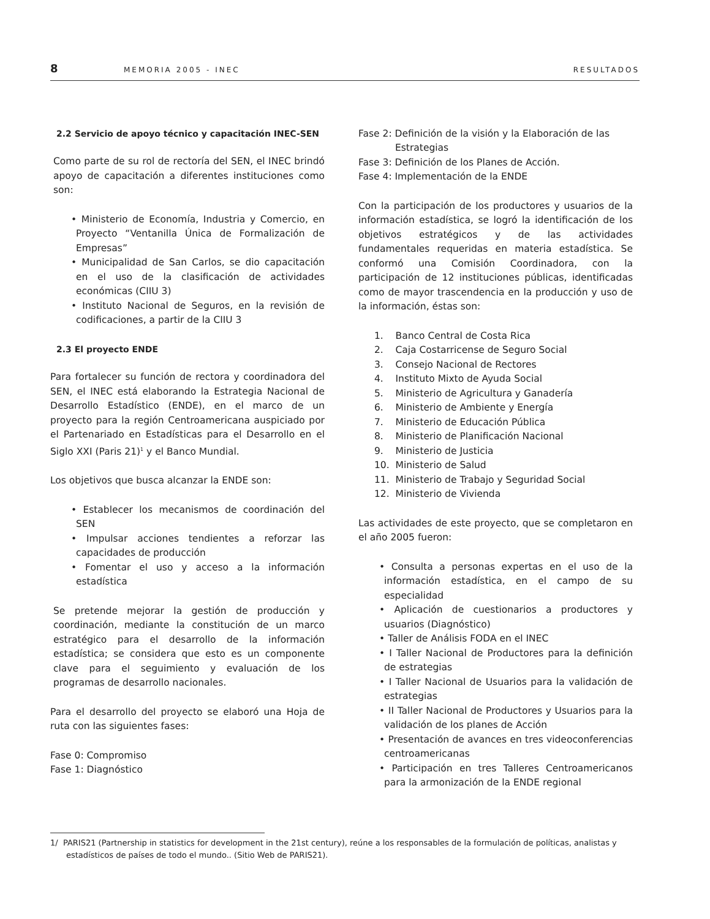8 MEMORIA 2005 - INEC RESULTADOS
2.2 Servicio de apoyo técnico y capacitación INEC-SEN
Como parte de su rol de rectoría del SEN, el INEC brindó apoyo de capacitación a diferentes instituciones como son:
• Ministerio de Economía, Industria y Comercio, en Proyecto “Ventanilla Única de Formalización de Empresas”
• Municipalidad de San Carlos, se dio capacitación en el uso de la clasificación de actividades económicas (CIIU 3)
• Instituto Nacional de Seguros, en la revisión de codificaciones, a partir de la CIIU 3
2.3 El proyecto ENDE
Para fortalecer su función de rectora y coordinadora del SEN, el INEC está elaborando la Estrategia Nacional de Desarrollo Estadístico (ENDE), en el marco de un proyecto para la región Centroamericana auspiciado por el Partenariado en Estadísticas para el Desarrollo en el Siglo XXI (Paris 21)<sup>1</sup> y el Banco Mundial.
Los objetivos que busca alcanzar la ENDE son:
• Establecer los mecanismos de coordinación del SEN
• Impulsar acciones tendientes a reforzar las capacidades de producción
• Fomentar el uso y acceso a la información estadística
Se pretende mejorar la gestión de producción y coordinación, mediante la constitución de un marco estratégico para el desarrollo de la información estadística; se considera que esto es un componente clave para el seguimiento y evaluación de los programas de desarrollo nacionales.
Para el desarrollo del proyecto se elaboró una Hoja de ruta con las siguientes fases:
Fase 0: Compromiso
Fase 1: Diagnóstico
Fase 2: Definición de la visión y la Elaboración de las
Estrategias
Fase 3: Definición de los Planes de Acción.
Fase 4: Implementación de la ENDE
Con la participación de los productores y usuarios de la información estadística, se logró la identificación de los objetivos estratégicos y de las actividades fundamentales requeridas en materia estadística. Se conformó una Comisión Coordinadora, con la participación de 12 instituciones públicas, identificadas como de mayor trascendencia en la producción y uso de la información, éstas son:
1. Banco Central de Costa Rica
2. Caja Costarricense de Seguro Social
3. Consejo Nacional de Rectores
4. Instituto Mixto de Ayuda Social
5. Ministerio de Agricultura y Ganadería
6. Ministerio de Ambiente y Energía
7. Ministerio de Educación Pública
8. Ministerio de Planificación Nacional
9. Ministerio de Justicia
10. Ministerio de Salud
11. Ministerio de Trabajo y Seguridad Social
12. Ministerio de Vivienda
Las actividades de este proyecto, que se completaron en el año 2005 fueron:
• Consulta a personas expertas en el uso de la información estadística, en el campo de su especialidad
• Aplicación de cuestionarios a productores y usuarios (Diagnóstico)
• Taller de Análisis FODA en el INEC
• I Taller Nacional de Productores para la definición de estrategias
• I Taller Nacional de Usuarios para la validación de estrategias
• II Taller Nacional de Productores y Usuarios para la validación de los planes de Acción
• Presentación de avances en tres videoconferencias centroamericanas
• Participación en tres Talleres Centroamericanos para la armonización de la ENDE regional
1/ PARIS21 (Partnership in statistics for development in the 21st century), reúne a los responsables de la formulación de políticas, analistas y estadísticos de países de todo el mundo.. (Sitio Web de PARIS21).